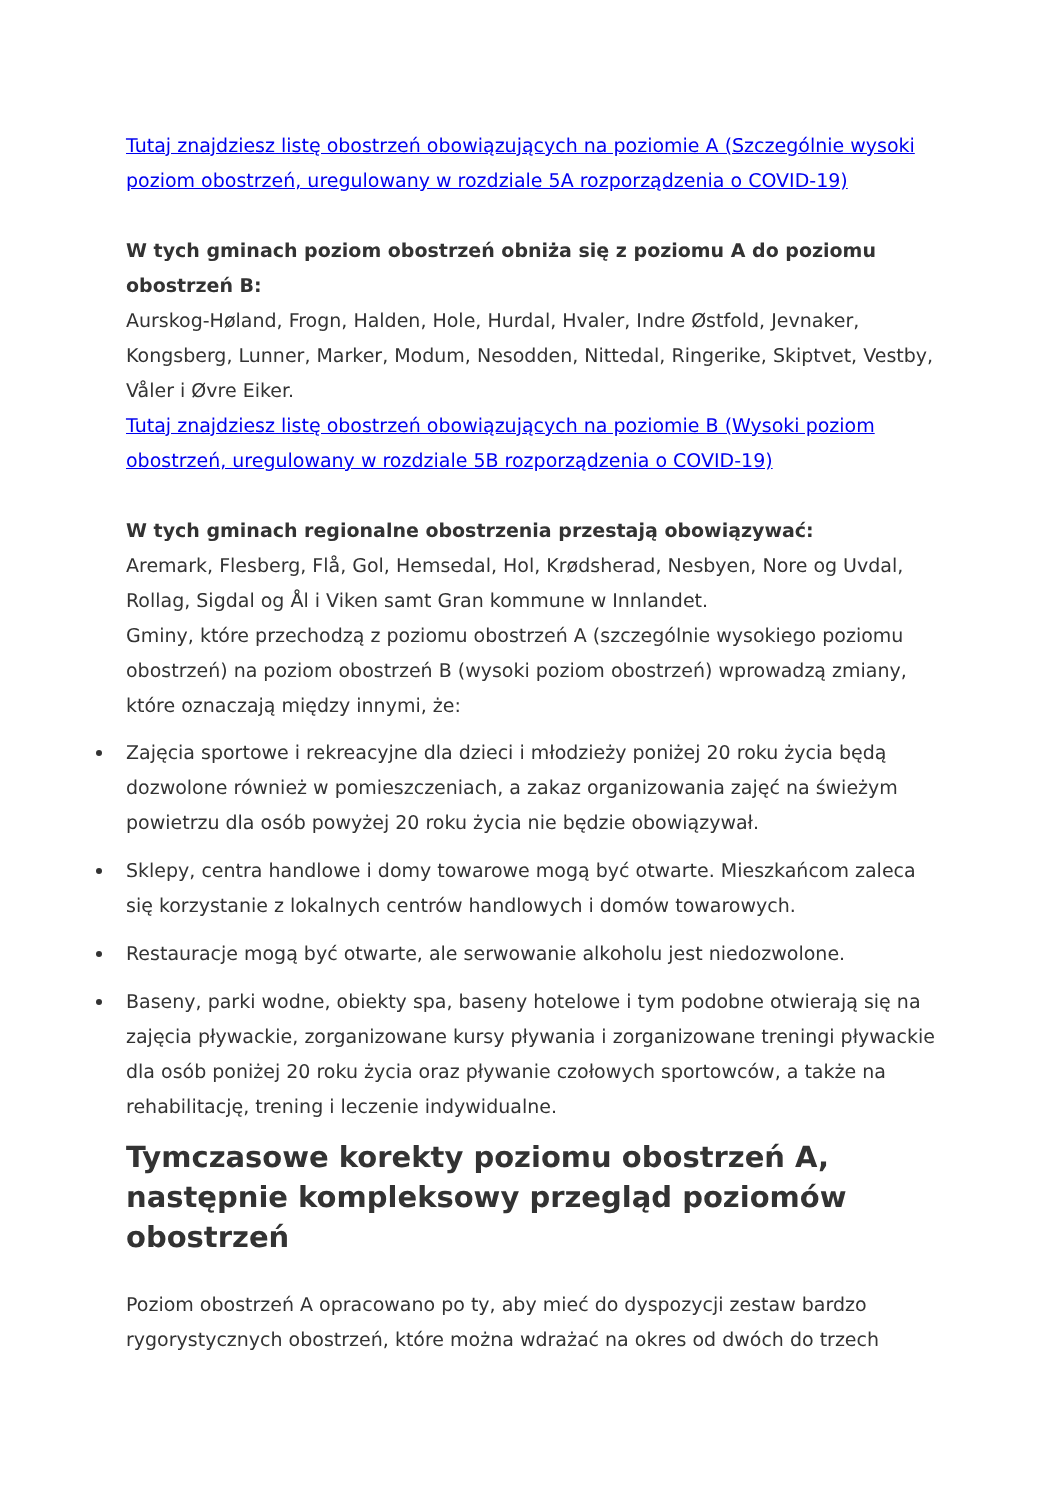Tutaj znajdziesz listę obostrzeń obowiązujących na poziomie A (Szczególnie wysoki poziom obostrzeń, uregulowany w rozdziale 5A rozporządzenia o COVID-19)
W tych gminach poziom obostrzeń obniża się z poziomu A do poziomu obostrzeń B:
Aurskog-Høland, Frogn, Halden, Hole, Hurdal, Hvaler, Indre Østfold, Jevnaker, Kongsberg, Lunner, Marker, Modum, Nesodden, Nittedal, Ringerike, Skiptvet, Vestby, Våler i Øvre Eiker.
Tutaj znajdziesz listę obostrzeń obowiązujących na poziomie B (Wysoki poziom obostrzeń, uregulowany w rozdziale 5B rozporządzenia o COVID-19)
W tych gminach regionalne obostrzenia przestają obowiązywać:
Aremark, Flesberg, Flå, Gol, Hemsedal, Hol, Krødsherad, Nesbyen, Nore og Uvdal, Rollag, Sigdal og Ål i Viken samt Gran kommune w Innlandet.
Gminy, które przechodzą z poziomu obostrzeń A (szczególnie wysokiego poziomu obostrzeń) na poziom obostrzeń B (wysoki poziom obostrzeń) wprowadzą zmiany, które oznaczają między innymi, że:
Zajęcia sportowe i rekreacyjne dla dzieci i młodzieży poniżej 20 roku życia będą dozwolone również w pomieszczeniach, a zakaz organizowania zajęć na świeżym powietrzu dla osób powyżej 20 roku życia nie będzie obowiązywał.
Sklepy, centra handlowe i domy towarowe mogą być otwarte. Mieszkańcom zaleca się korzystanie z lokalnych centrów handlowych i domów towarowych.
Restauracje mogą być otwarte, ale serwowanie alkoholu jest niedozwolone.
Baseny, parki wodne, obiekty spa, baseny hotelowe i tym podobne otwierają się na zajęcia pływackie, zorganizowane kursy pływania i zorganizowane treningi pływackie dla osób poniżej 20 roku życia oraz pływanie czołowych sportowców, a także na rehabilitację, trening i leczenie indywidualne.
Tymczasowe korekty poziomu obostrzeń A, następnie kompleksowy przegląd poziomów obostrzeń
Poziom obostrzeń A opracowano po ty, aby mieć do dyspozycji zestaw bardzo rygorystycznych obostrzeń, które można wdrażać na okres od dwóch do trzech